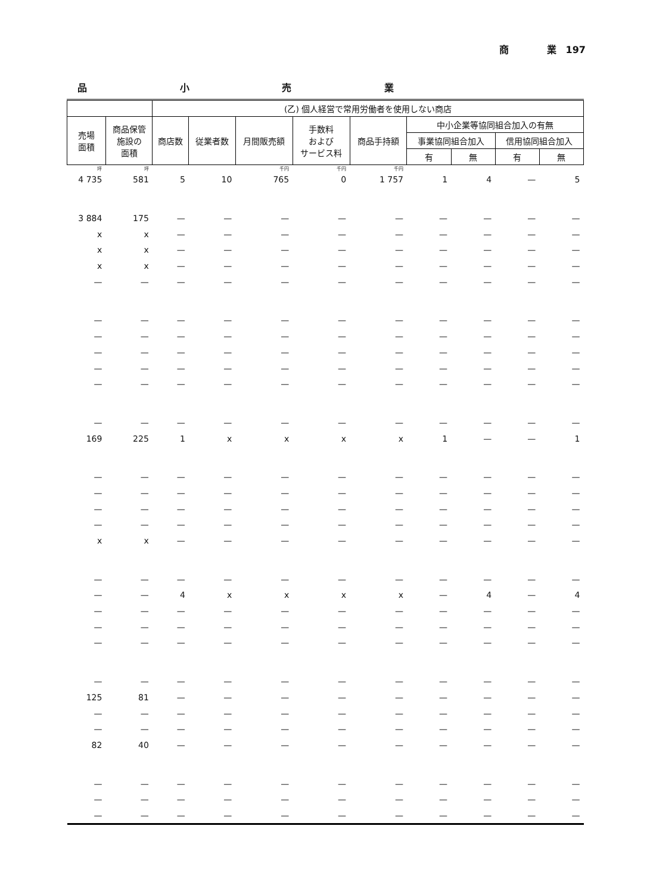商　　　　業　197
品 小 売 業
| | | (乙) 個人経営で常用労働者を使用しない商店 | | | | | | | | |
| --- | --- | --- | --- | --- | --- | --- | --- | --- | --- | --- |
| 売場 面積 | 商品保管 施設の 面積 | 商店数 | 従業者数 | 月間販売額 | 手数料 および サービス料 | 商品手持額 | 中小企業等協同組合加入の有無 | | | |
| | | | | | | | 事業協同組合加入 | | 信用協同組合加入 | |
| | | | | | | | 有 | 無 | 有 | 無 |
| 坪 | 坪 | | | 千円 | 千円 | 千円 | | | | |
| 4 735 | 581 | 5 | 10 | 765 | 0 | 1 757 | 1 | 4 | — | 5 |
| 3 884 | 175 | — | — | — | — | — | — | — | — | — |
| x | x | — | — | — | — | — | — | — | — | — |
| x | x | — | — | — | — | — | — | — | — | — |
| x | x | — | — | — | — | — | — | — | — | — |
| — | — | — | — | — | — | — | — | — | — | — |
| — | — | — | — | — | — | — | — | — | — | — |
| — | — | — | — | — | — | — | — | — | — | — |
| — | — | — | — | — | — | — | — | — | — | — |
| — | — | — | — | — | — | — | — | — | — | — |
| — | — | — | — | — | — | — | — | — | — | — |
| — | — | — | — | — | — | — | — | — | — | — |
| 169 | 225 | 1 | x | x | x | x | 1 | — | — | 1 |
| — | — | — | — | — | — | — | — | — | — | — |
| — | — | — | — | — | — | — | — | — | — | — |
| — | — | — | — | — | — | — | — | — | — | — |
| — | — | — | — | — | — | — | — | — | — | — |
| x | x | — | — | — | — | — | — | — | — | — |
| — | — | — | — | — | — | — | — | — | — | — |
| — | — | 4 | x | x | x | x | — | 4 | — | 4 |
| — | — | — | — | — | — | — | — | — | — | — |
| — | — | — | — | — | — | — | — | — | — | — |
| — | — | — | — | — | — | — | — | — | — | — |
| — | — | — | — | — | — | — | — | — | — | — |
| 125 | 81 | — | — | — | — | — | — | — | — | — |
| — | — | — | — | — | — | — | — | — | — | — |
| — | — | — | — | — | — | — | — | — | — | — |
| 82 | 40 | — | — | — | — | — | — | — | — | — |
| — | — | — | — | — | — | — | — | — | — | — |
| — | — | — | — | — | — | — | — | — | — | — |
| — | — | — | — | — | — | — | — | — | — | — |